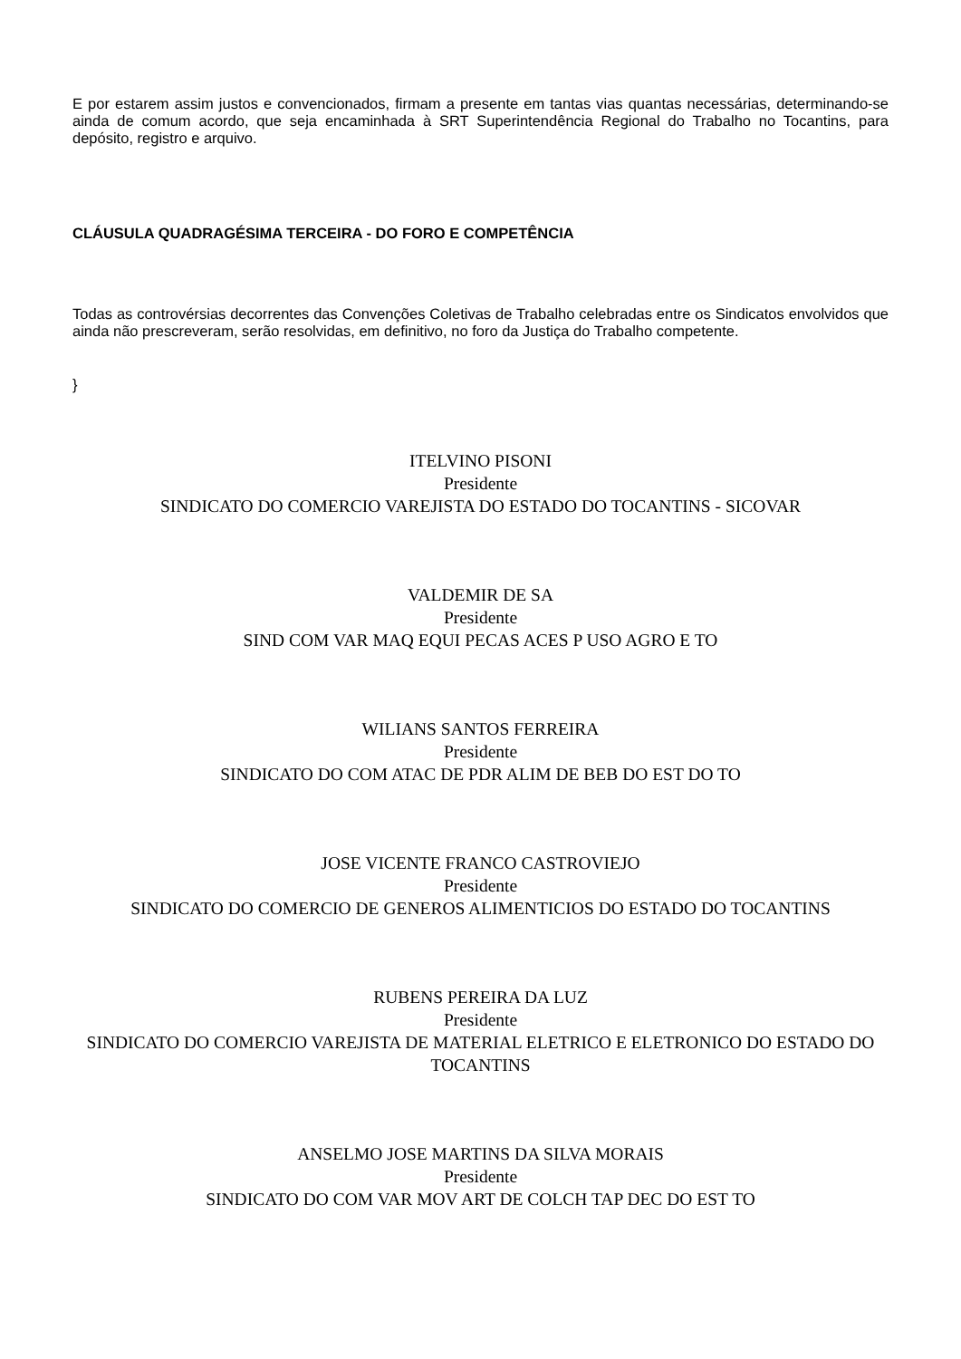E por estarem assim justos e convencionados, firmam a presente em tantas vias quantas necessárias, determinando-se ainda de comum acordo, que seja encaminhada à SRT Superintendência Regional do Trabalho no Tocantins, para depósito, registro e arquivo.
CLÁUSULA QUADRAGÉSIMA TERCEIRA - DO FORO E COMPETÊNCIA
Todas as controvérsias decorrentes das Convenções Coletivas de Trabalho celebradas entre os Sindicatos envolvidos que ainda não prescreveram, serão resolvidas, em definitivo, no foro da Justiça do Trabalho competente.
}
ITELVINO PISONI
Presidente
SINDICATO DO COMERCIO VAREJISTA DO ESTADO DO TOCANTINS - SICOVAR
VALDEMIR DE SA
Presidente
SIND COM VAR MAQ EQUI PECAS ACES P USO AGRO E TO
WILIANS SANTOS FERREIRA
Presidente
SINDICATO DO COM ATAC DE PDR ALIM DE BEB DO EST DO TO
JOSE VICENTE FRANCO CASTROVIEJO
Presidente
SINDICATO DO COMERCIO DE GENEROS ALIMENTICIOS DO ESTADO DO TOCANTINS
RUBENS PEREIRA DA LUZ
Presidente
SINDICATO DO COMERCIO VAREJISTA DE MATERIAL ELETRICO E ELETRONICO DO ESTADO DO TOCANTINS
ANSELMO JOSE MARTINS DA SILVA MORAIS
Presidente
SINDICATO DO COM VAR MOV ART DE COLCH TAP DEC DO EST TO